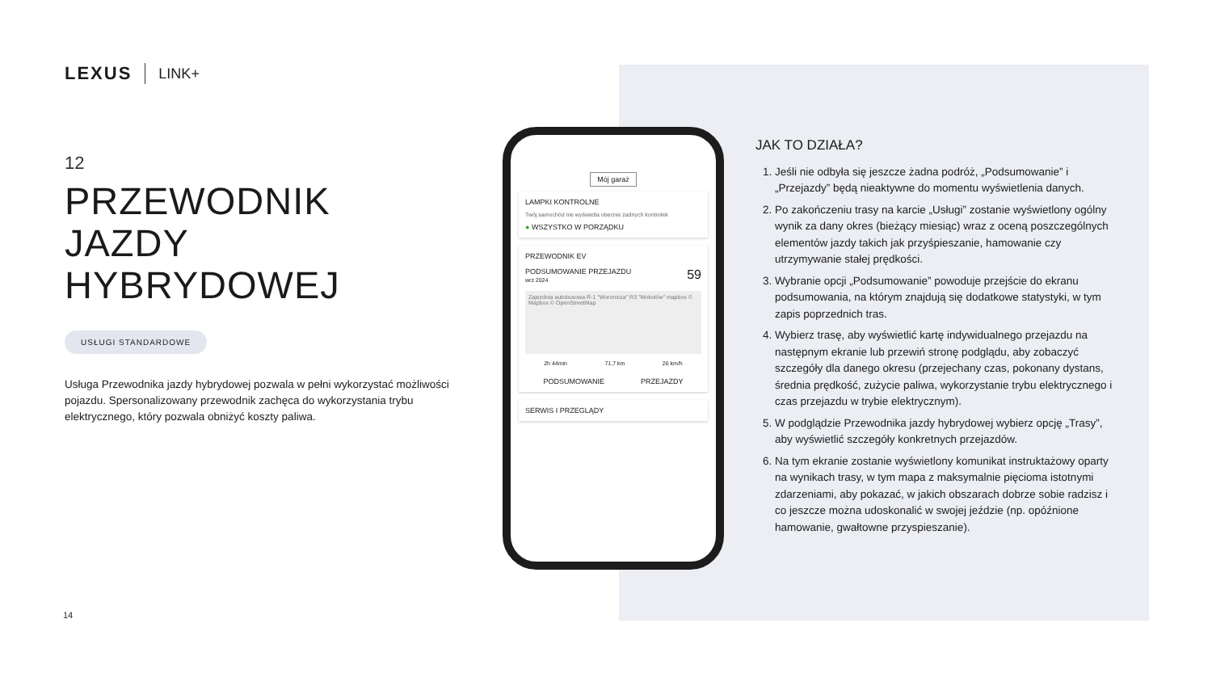LEXUS LINK+
12
PRZEWODNIK JAZDY HYBRYDOWEJ
USŁUGI STANDARDOWE
Usługa Przewodnika jazdy hybrydowej pozwala w pełni wykorzystać możliwości pojazdu. Spersonalizowany przewodnik zachęca do wykorzystania trybu elektrycznego, który pozwala obniżyć koszty paliwa.
14
Mój garaż
LAMPKI KONTROLNE
Twój samochód nie wyświetla obecnie żadnych kontrolek
● WSZYSTKO W PORZĄDKU
PRZEWODNIK EV
PODSUMOWANIE PRZEJAZDU 59
wrz 2024
Zajezdnia autobusowa R-1 "Woronicza" R3 "Mokotów" mapbox © Mapbox © OpenStreetMap
2h 44min 71,7 km 26 km/h
PODSUMOWANIE PRZEJAZDY
SERWIS I PRZEGLĄDY
JAK TO DZIAŁA?
1. Jeśli nie odbyła się jeszcze żadna podróż, „Podsumowanie” i „Przejazdy” będą nieaktywne do momentu wyświetlenia danych.
2. Po zakończeniu trasy na karcie „Usługi” zostanie wyświetlony ogólny wynik za dany okres (bieżący miesiąc) wraz z oceną poszczególnych elementów jazdy takich jak przyśpieszanie, hamowanie czy utrzymywanie stałej prędkości.
3. Wybranie opcji „Podsumowanie” powoduje przejście do ekranu podsumowania, na którym znajdują się dodatkowe statystyki, w tym zapis poprzednich tras.
4. Wybierz trasę, aby wyświetlić kartę indywidualnego przejazdu na następnym ekranie lub przewiń stronę podglądu, aby zobaczyć szczegóły dla danego okresu (przejechany czas, pokonany dystans, średnia prędkość, zużycie paliwa, wykorzystanie trybu elektrycznego i czas przejazdu w trybie elektrycznym).
5. W podglądzie Przewodnika jazdy hybrydowej wybierz opcję „Trasy”, aby wyświetlić szczegóły konkretnych przejazdów.
6. Na tym ekranie zostanie wyświetlony komunikat instruktażowy oparty na wynikach trasy, w tym mapa z maksymalnie pięcioma istotnymi zdarzeniami, aby pokazać, w jakich obszarach dobrze sobie radzisz i co jeszcze można udoskonalić w swojej jeździe (np. opóźnione hamowanie, gwałtowne przyspieszanie).